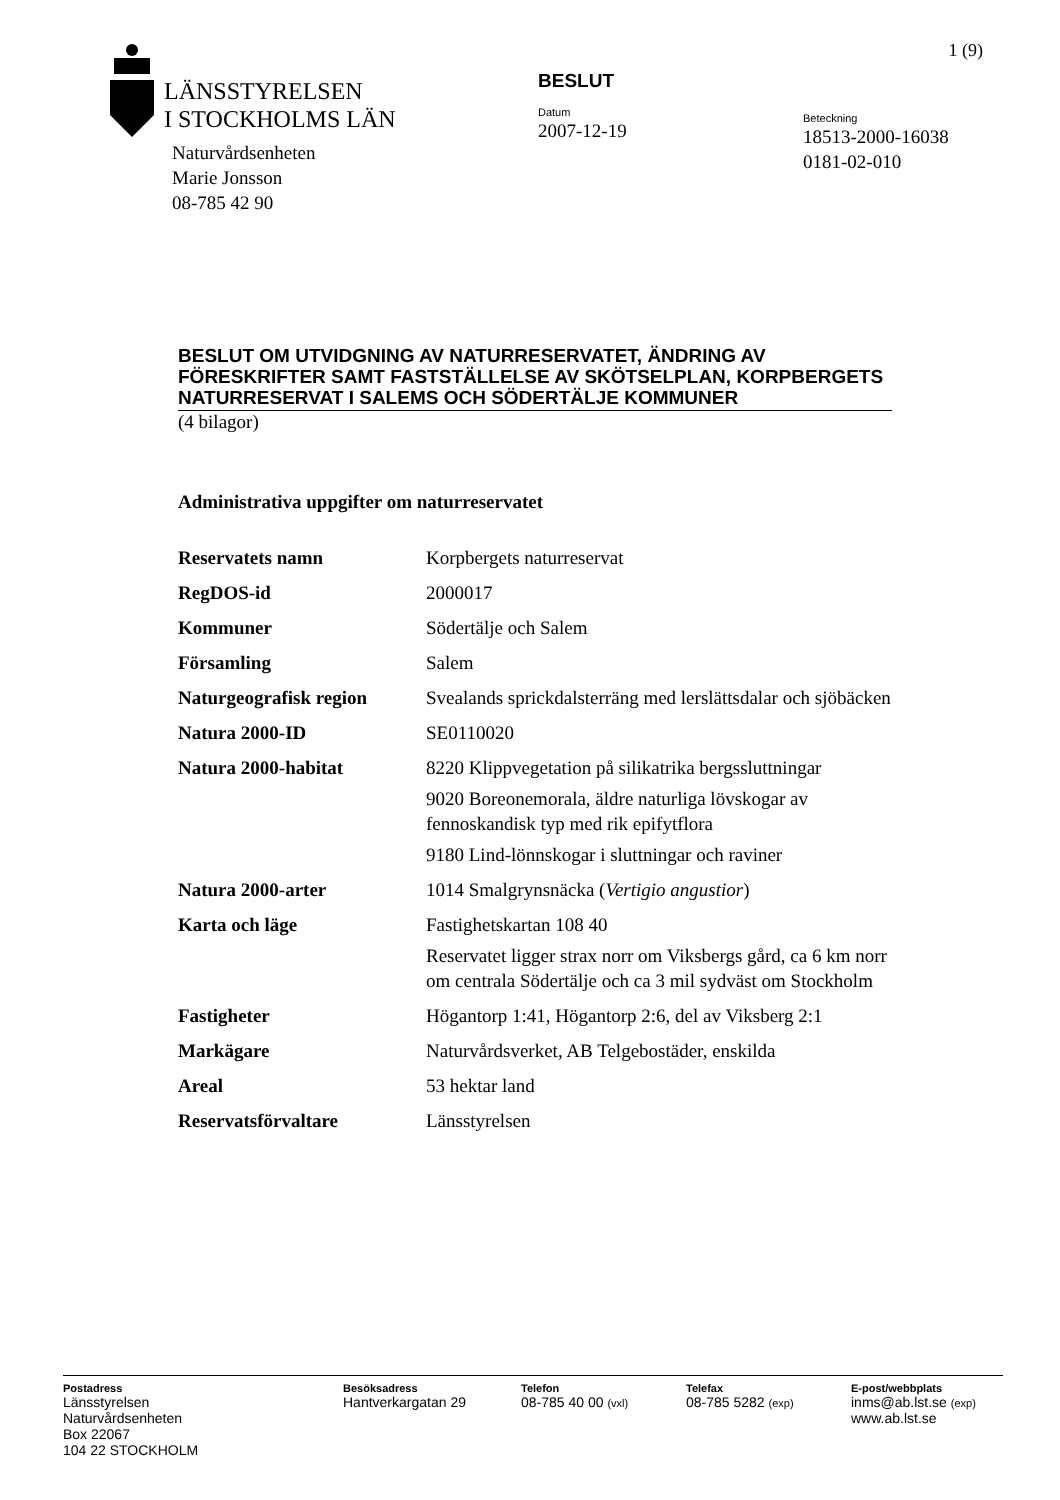1 (9)
LÄNSSTYRELSEN
I STOCKHOLMS LÄN
Naturvårdsenheten
Marie Jonsson
08-785 42 90
BESLUT
Datum
2007-12-19
Beteckning
18513-2000-16038
0181-02-010
BESLUT OM UTVIDGNING AV NATURRESERVATET, ÄNDRING AV FÖRESKRIFTER SAMT FASTSTÄLLELSE AV SKÖTSELPLAN, KORPBERGETS NATURRESERVAT I SALEMS OCH SÖDERTÄLJE KOMMUNER
(4 bilagor)
Administrativa uppgifter om naturreservatet
| Reservatets namn | Korpbergets naturreservat |
| RegDOS-id | 2000017 |
| Kommuner | Södertälje och Salem |
| Församling | Salem |
| Naturgeografisk region | Svealands sprickdalsterräng med lerslättsdalar och sjöbäcken |
| Natura 2000-ID | SE0110020 |
| Natura 2000-habitat | 8220 Klippvegetation på silikatrika bergssluttningar 9020 Boreonemorala, äldre naturliga lövskogar av fennoskandisk typ med rik epifytflora 9180 Lind-lönnskogar i sluttningar och raviner |
| Natura 2000-arter | 1014 Smalgrynsnäcka ( Vertigio angustior ) |
| Karta och läge | Fastighetskartan 108 40 Reservatet ligger strax norr om Viksbergs gård, ca 6 km norr om centrala Södertälje och ca 3 mil sydväst om Stockholm |
| Fastigheter | Högantorp 1:41, Högantorp 2:6, del av Viksberg 2:1 |
| Markägare | Naturvårdsverket, AB Telgebostäder, enskilda |
| Areal | 53 hektar land |
| Reservatsförvaltare | Länsstyrelsen |
Postadress
Länsstyrelsen
Naturvårdsenheten
Box 22067
104 22 STOCKHOLM
Besöksadress
Hantverkargatan 29
Telefon
08-785 40 00 (vxl)
Telefax
08-785 5282 (exp)
E-post/webbplats
inms@ab.lst.se (exp)
www.ab.lst.se